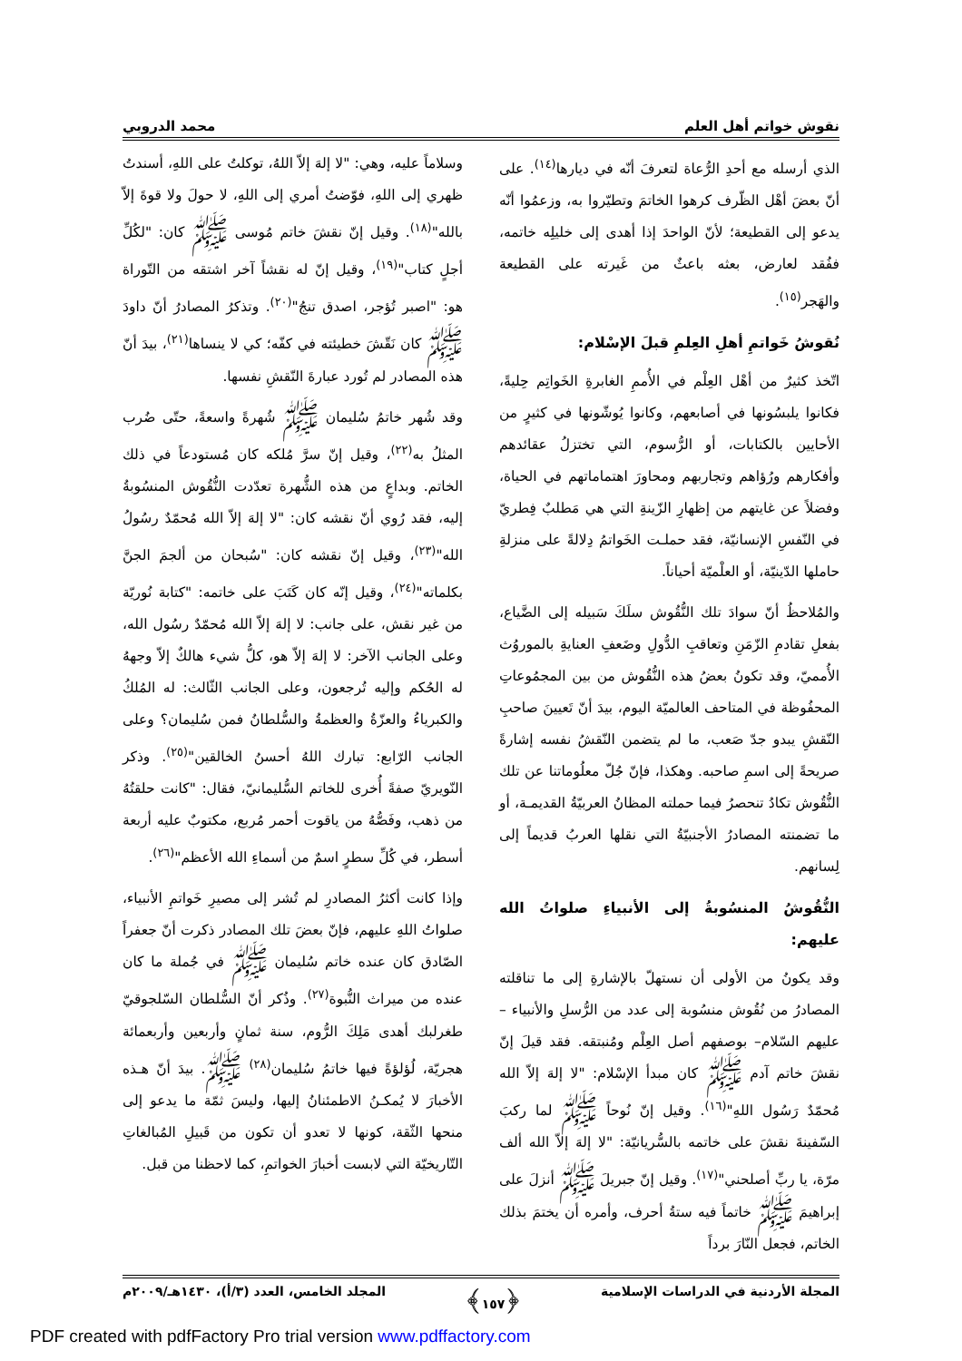نقوش خواتم أهل العلم محمد الدروبي
الذي أرسله مع أحدِ الرُّعاة لتعرفَ أنّه في ديارها<sup>(١٤)</sup>. على أنّ بعضَ أهْل الظّرف كرهوا الخاتمَ وتطيّروا به، وزعمُوا أنّه يدعو إلى القطيعة؛ لأنّ الواحدَ إذا أهدى إلى خليلِه خاتمه، ففُقد لعارض، بعثه باعثٌ من غَيرته على القطيعة والهَجر<sup>(١٥)</sup>.
نُقوشُ خَواتمِ أهلِ العِلمِ قبلَ الإسْلام:
اتّخذ كثيرٌ من أهْل العِلْم في الأُممِ الغابرةِ الخَواتِم حِليةً، فكانوا يلبسُونها في أصابعهم، وكانوا يُوشّونها في كثيرٍ من الأحايين بالكتابات، أو الرُّسوم، التي تختزلُ عقائدهم وأفكارهم ورُؤاهم وتجاربهم ومحاورَ اهتماماتهم في الحياة، وفضلاً عن غايتهم من إظهارِ الزّينةِ التي هي مَطلبٌ فِطريّ في النّفسِ الإنسانيّة، فقد حملـت الخَواتمُ دِلالةً على منزلةِ حاملها الدّينيّة، أو العلْميّة أحياناً.
والمُلاحظُ أنّ سوادَ تلك النُّقُوش سلَكَ سَبيله إلى الضَّياع، بفعلِ تقادمِ الزّمَنِ وتعاقبِ الدُّولِ وضَعفِ العنايةِ بالموروُث الأُمميّ، وقد تكونُ بعضُ هذه النُّقُوش من بين المجمُوعاتِ المحفُوظة في المتاحف العالميّة اليوم، بيدَ أنّ تَعيينَ صاحبِ النّقشِ يبدو جدّ صَعب، ما لم يتضمن النّقشُ نفسه إشارةً صريحةً إلى اسمِ صاحبه. وهكذا، فإنّ جُلّ معلُوماتنا عن تلك النُّقُوش تكادُ تنحصرُ فيما حملته المظانُ العربيّةُ القديمـة، أو ما تضمنته المصادرُ الأجنبيّةُ التي نقلها العربُ قديماً إلى لِسانهم.
النُّقُوشُ المنسُوبةُ إلى الأنبياءِ صلواتُ الله عليهم:
وقد يكونُ من الأولى أن نستهلّ بالإشارةِ إلى ما تناقلته المصادرُ من نُقُوش منسُوبة إلى عدد من الرُّسلِ والأنبياء –عليهم السّلام– بوصفهم أصل العِلْم ومُنبتقه. فقد قيلَ إنّ نقشَ خاتم آدم ﷺ كان مبدأ الإسْلام: "لا إلهَ إلاّ الله مُحمّدٌ رَسُول اللهِ"<sup>(١٦)</sup>. وقيل إنّ نُوحاً ﷺ لما ركبَ السّفينةَ نقشَ على خاتمه بالسُّريانيّة: "لا إلهَ إلاّ الله ألف مرّة، يا ربِّ أصلحني"<sup>(١٧)</sup>. وقيل إنّ جبريلَ ﷺ أنزلَ على إبراهيمَ ﷺ خاتماً فيه ستةُ أحرف، وأمره أن يختمَ بذلك الخاتم، فجعل النّارَ برداً
وسلاماً عليه، وهي: "لا إلهَ إلاّ اللهُ، توكلتُ على اللهِ، أسندتُ ظهري إلى اللهِ، فوّضتُ أمري إلى اللهِ، لا حولَ ولا قوةَ إلاّ بالله"<sup>(١٨)</sup>. وقيل إنّ نقشَ خاتم مُوسى ﷺ كان: "لكُلِّ أجلٍ كتاب"<sup>(١٩)</sup>، وقيل إنّ له نقشاً آخر اشتقه من التّوراة هو: "اصبر تُؤجر، اصدق تنجُ"<sup>(٢٠)</sup>. وتذكرُ المصادرُ أنّ داودَ ﷺ كان نَقّشَ خطيئته في كفّه؛ كي لا ينساها<sup>(٢١)</sup>، بيدَ أنّ هذه المصادر لم تُورد عبارةَ النّقشِ نفسها.
وقد شُهر خاتمُ سُليمان ﷺ شُهرةً واسعةً، حتّى ضُرب المثلُ به<sup>(٢٢)</sup>، وقيل إنّ سرَّ مُلكه كان مُستودعاً في ذلك الخاتم. وبداعٍ من هذه الشُّهرة تعدّدت النُّقُوش المنسُوبةُ إليه، فقد رُوي أنّ نقشه كان: "لا إلهَ إلاّ الله مُحمّدٌ رسُولُ الله"<sup>(٢٣)</sup>، وقيل إنّ نقشه كان: "سُبحان من ألجمَ الجنَّ بكلماته"<sup>(٢٤)</sup>، وقيل إنّه كان كَتَبَ على خاتمه: "كتابة نُوريّة من غير نقش، على جانب: لا إلهَ إلاّ الله مُحمّدٌ رسُول الله، وعلى الجانب الآخر: لا إلهَ إلاّ هو، كلُّ شيء هالكٌ إلاّ وجههُ له الحُكم وإليه تُرجعون، وعلى الجانب الثّالث: له المُلكُ والكبرياءُ والعزّةُ والعظمةُ والسُّلطانُ فمن سُليمان؟ وعلى الجانب الرّابع: تبارك اللهُ أحسنُ الخالقين"<sup>(٢٥)</sup>. وذكر النّويريّ صفةً أُخرى للخاتم السُّليمانيّ، فقال: "كانت حلقتُهُ من ذهب، وفَصُّهُ من ياقوت أحمر مُربع، مكتوبٌ عليه أربعة أسطر، في كُلِّ سطرٍ اسمٌ من أسماءِ الله الأعظم"<sup>(٢٦)</sup>.
وإذا كانت أكثرُ المصادرِ لم تُشر إلى مصيرِ خَواتمِ الأنبياء، صلواتُ اللهِ عليهم، فإنّ بعضَ تلك المصادر ذكرت أنّ جعفراً الصّادق كان عنده خاتم سُليمان ﷺ في جُملة ما كان عنده من ميراث النُّبوة<sup>(٢٧)</sup>. وذُكر أنّ السُّلطان السّلجوقيّ طغرلبك أهدى مَلِكَ الرُّوم، سنة ثمانٍ وأربعين وأربعمائة هجريّة، لُؤلؤةً فيها خاتمُ سُليمان<sup>(٢٨)</sup> ﷺ. بيدَ أنّ هـذه الأخبارَ لا يُمكـنُ الاطمئنانُ إليها، وليسَ ثمّة ما يدعو إلى منحها الثّقة، كونها لا تعدو أن تكون من قَبيلِ المُبالغاتِ التّاريخيّة التي لابست أخبارَ الخواتمِ، كما لاحظنا من قبل.
المجلة الأردنية في الدراسات الإسلامية ﴿١٥٧﴾ المجلد الخامس، العدد (٣/أ)، ١٤٣٠هـ/٢٠٠٩م
PDF created with pdfFactory Pro trial version www.pdffactory.com